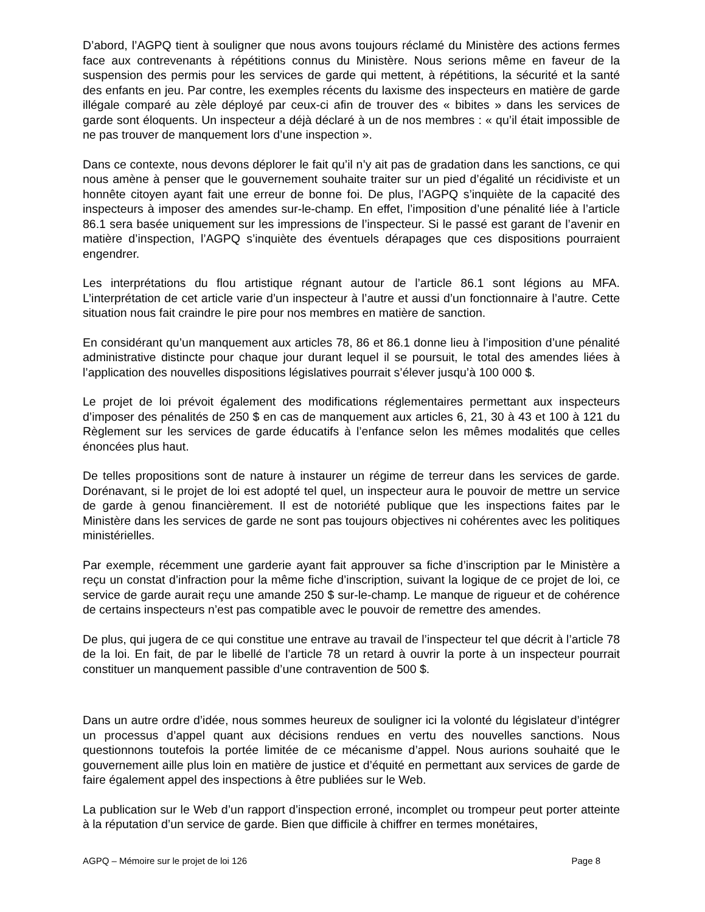D’abord, l’AGPQ tient à souligner que nous avons toujours réclamé du Ministère des actions fermes face aux contrevenants à répétitions connus du Ministère. Nous serions même en faveur de la suspension des permis pour les services de garde qui mettent, à répétitions, la sécurité et la santé des enfants en jeu. Par contre, les exemples récents du laxisme des inspecteurs en matière de garde illégale comparé au zèle déployé par ceux-ci afin de trouver des « bibites » dans les services de garde sont éloquents. Un inspecteur a déjà déclaré à un de nos membres : « qu’il était impossible de ne pas trouver de manquement lors d’une inspection ».
Dans ce contexte, nous devons déplorer le fait qu’il n’y ait pas de gradation dans les sanctions, ce qui nous amène à penser que le gouvernement souhaite traiter sur un pied d’égalité un récidiviste et un honnête citoyen ayant fait une erreur de bonne foi. De plus, l’AGPQ s’inquiète de la capacité des inspecteurs à imposer des amendes sur-le-champ. En effet, l’imposition d’une pénalité liée à l’article 86.1 sera basée uniquement sur les impressions de l’inspecteur. Si le passé est garant de l’avenir en matière d’inspection, l’AGPQ s’inquiète des éventuels dérapages que ces dispositions pourraient engendrer.
Les interprétations du flou artistique régnant autour de l’article 86.1 sont légions au MFA. L’interprétation de cet article varie d’un inspecteur à l’autre et aussi d’un fonctionnaire à l’autre. Cette situation nous fait craindre le pire pour nos membres en matière de sanction.
En considérant qu’un manquement aux articles 78, 86 et 86.1 donne lieu à l’imposition d’une pénalité administrative distincte pour chaque jour durant lequel il se poursuit, le total des amendes liées à l’application des nouvelles dispositions législatives pourrait s’élever jusqu’à 100 000 $.
Le projet de loi prévoit également des modifications réglementaires permettant aux inspecteurs d’imposer des pénalités de 250 $ en cas de manquement aux articles 6, 21, 30 à 43 et 100 à 121 du Règlement sur les services de garde éducatifs à l’enfance selon les mêmes modalités que celles énoncées plus haut.
De telles propositions sont de nature à instaurer un régime de terreur dans les services de garde. Dorénavant, si le projet de loi est adopté tel quel, un inspecteur aura le pouvoir de mettre un service de garde à genou financièrement. Il est de notoriété publique que les inspections faites par le Ministère dans les services de garde ne sont pas toujours objectives ni cohérentes avec les politiques ministérielles.
Par exemple, récemment une garderie ayant fait approuver sa fiche d’inscription par le Ministère a reçu un constat d’infraction pour la même fiche d’inscription, suivant la logique de ce projet de loi, ce service de garde aurait reçu une amande 250 $ sur-le-champ. Le manque de rigueur et de cohérence de certains inspecteurs n’est pas compatible avec le pouvoir de remettre des amendes.
De plus, qui jugera de ce qui constitue une entrave au travail de l’inspecteur tel que décrit à l’article 78 de la loi. En fait, de par le libellé de l’article 78 un retard à ouvrir la porte à un inspecteur pourrait constituer un manquement passible d’une contravention de 500 $.
Dans un autre ordre d’idée, nous sommes heureux de souligner ici la volonté du législateur d’intégrer un processus d’appel quant aux décisions rendues en vertu des nouvelles sanctions. Nous questionnons toutefois la portée limitée de ce mécanisme d’appel. Nous aurions souhaité que le gouvernement aille plus loin en matière de justice et d’équité en permettant aux services de garde de faire également appel des inspections à être publiées sur le Web.
La publication sur le Web d’un rapport d’inspection erroné, incomplet ou trompeur peut porter atteinte à la réputation d’un service de garde. Bien que difficile à chiffrer en termes monétaires,
AGPQ – Mémoire sur le projet de loi 126 Page 8